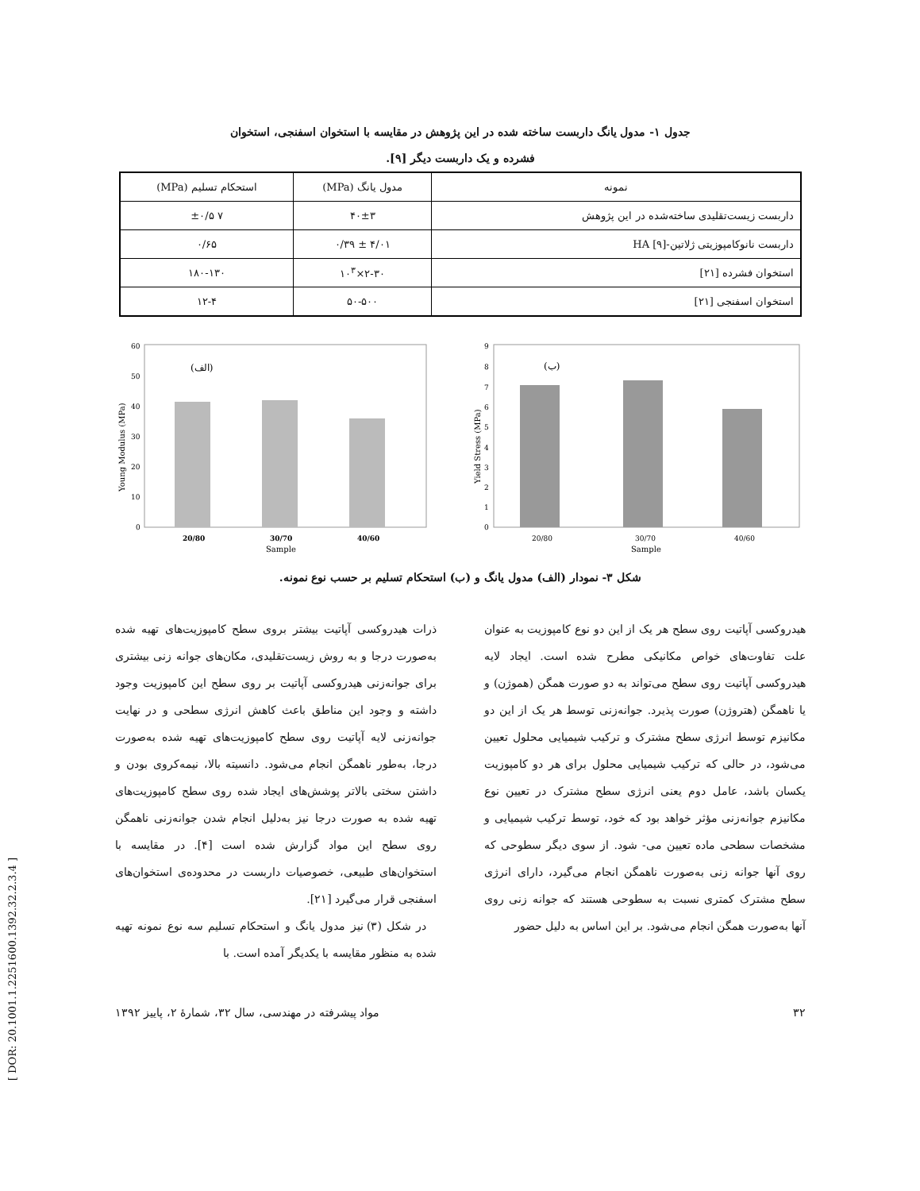جدول ۱- مدول یانگ داربست ساخته شده در این پژوهش در مقایسه با استخوان اسفنجی، استخوان
فشرده و یک داربست دیگر [۹].
| نمونه | مدول یانگ (MPa) | استحکام تسلیم (MPa) |
| --- | --- | --- |
| داربست زیست‌تقلیدی ساخته‌شده در این پژوهش | ۴۰±۳ | ۷ ±۰/۵ |
| داربست نانوکامپوزیتی ژلاتین-HA [۹] | ۴/۰۱ ± ۰/۳۹ | ۰/۶۵ |
| استخوان فشرده [۲۱] | ۲-۳۰×۱۰<sup>۳</sup> | ۱۸۰-۱۳۰ |
| استخوان اسفنجی [۲۱] | ۵۰-۵۰۰ | ۱۲-۴ |
60
50
40
30
20
10
0
(الف)
20/80
30/70
40/60
Sample
Young Modulus (MPa)
9
8
7
6
5
4
3
2
1
0
(ب)
20/80
30/70
40/60
Sample
Yield Stress (MPa)
شکل ۳- نمودار (الف) مدول یانگ و (ب) استحکام تسلیم بر حسب نوع نمونه.
هیدروکسی آپاتیت روی سطح هر یک از این دو نوع کامپوزیت به عنوان علت تفاوت‌های خواص مکانیکی مطرح شده است. ایجاد لایه هیدروکسی آپاتیت روی سطح می‌تواند به دو صورت همگن (هموژن) و یا ناهمگن (هتروژن) صورت پذیرد. جوانه‌زنی توسط هر یک از این دو مکانیزم توسط انرژی سطح مشترک و ترکیب شیمیایی محلول تعیین می‌شود، در حالی که ترکیب شیمیایی محلول برای هر دو کامپوزیت یکسان باشد، عامل دوم یعنی انرژی سطح مشترک در تعیین نوع مکانیزم جوانه‌زنی مؤثر خواهد بود که خود، توسط ترکیب شیمیایی و مشخصات سطحی ماده تعیین می- شود. از سوی دیگر سطوحی که روی آنها جوانه زنی به‌صورت ناهمگن انجام می‌گیرد، دارای انرژی سطح مشترک کمتری نسبت به سطوحی هستند که جوانه زنی روی آنها به‌صورت همگن انجام می‌شود. بر این اساس به دلیل حضور
ذرات هیدروکسی آپاتیت بیشتر بروی سطح کامپوزیت‌های تهیه شده به‌صورت درجا و به روش زیست‌تقلیدی، مکان‌های جوانه زنی بیشتری برای جوانه‌زنی هیدروکسی آپاتیت بر روی سطح این کامپوزیت وجود داشته و وجود این مناطق باعث کاهش انرژی سطحی و در نهایت جوانه‌زنی لایه آپاتیت روی سطح کامپوزیت‌های تهیه شده به‌صورت درجا، به‌طور ناهمگن انجام می‌شود. دانسیته بالا، نیمه‌کروی بودن و داشتن سختی بالاتر پوشش‌های ایجاد شده روی سطح کامپوزیت‌های تهیه شده به صورت درجا نیز به‌دلیل انجام شدن جوانه‌زنی ناهمگن روی سطح این مواد گزارش شده است [۴]. در مقایسه با استخوان‌های طبیعی، خصوصیات داربست در محدوده‌ی استخوان‌های اسفنجی قرار می‌گیرد [۲۱].
در شکل (۳) نیز مدول یانگ و استحکام تسلیم سه نوع نمونه تهیه شده به منظور مقایسه با یکدیگر آمده است. با
۳۲ مواد پیشرفته در مهندسی، سال ۳۲، شمارهٔ ۲، پاییز ۱۳۹۲
[ DOR: 20.1001.1.2251600.1392.32.2.3.4 ]